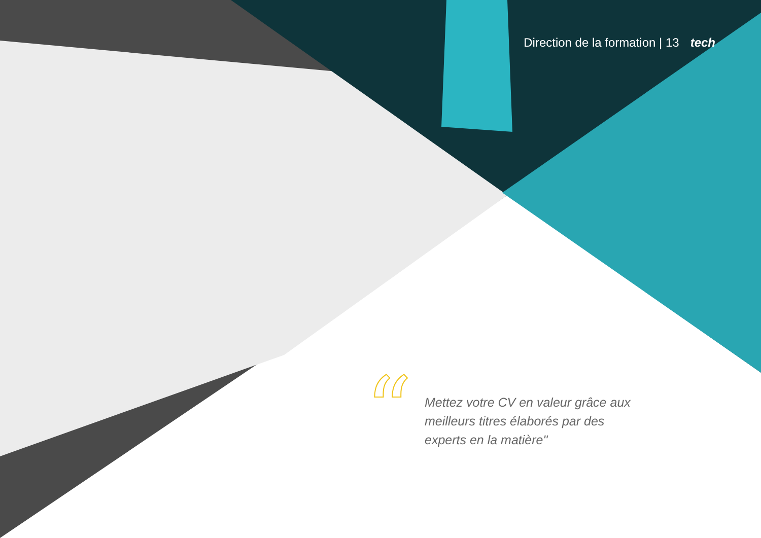Direction de la formation | 13 tech
“
Mettez votre CV en valeur grâce aux meilleurs titres élaborés par des experts en la matière"